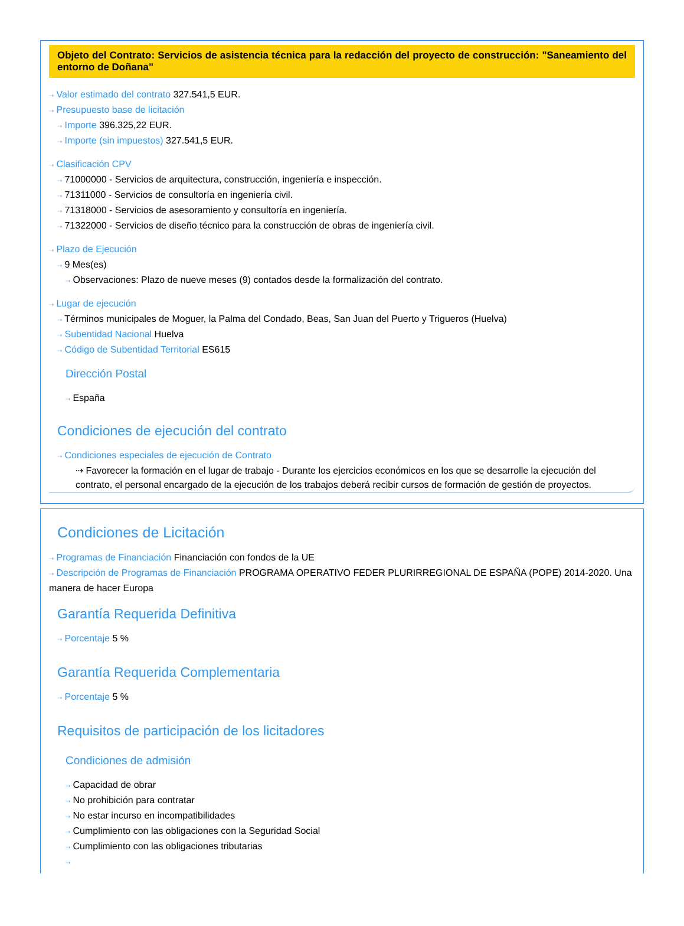Objeto del Contrato: Servicios de asistencia técnica para la redacción del proyecto de construcción: "Saneamiento del entorno de Doñana"
⇢ Valor estimado del contrato 327.541,5 EUR.
⇢ Presupuesto base de licitación
⇢ Importe 396.325,22 EUR.
⇢ Importe (sin impuestos) 327.541,5 EUR.
⇢ Clasificación CPV
⇢ 71000000 - Servicios de arquitectura, construcción, ingeniería e inspección.
⇢ 71311000 - Servicios de consultoría en ingeniería civil.
⇢ 71318000 - Servicios de asesoramiento y consultoría en ingeniería.
⇢ 71322000 - Servicios de diseño técnico para la construcción de obras de ingeniería civil.
⇢ Plazo de Ejecución
⇢ 9 Mes(es)
⇢ Observaciones: Plazo de nueve meses (9) contados desde la formalización del contrato.
⇢ Lugar de ejecución
⇢ Términos municipales de Moguer, la Palma del Condado, Beas, San Juan del Puerto y Trigueros (Huelva)
⇢ Subentidad Nacional Huelva
⇢ Código de Subentidad Territorial ES615
Dirección Postal
⇢ España
Condiciones de ejecución del contrato
⇢ Condiciones especiales de ejecución de Contrato
⇢ Favorecer la formación en el lugar de trabajo - Durante los ejercicios económicos en los que se desarrolle la ejecución del contrato, el personal encargado de la ejecución de los trabajos deberá recibir cursos de formación de gestión de proyectos.
Condiciones de Licitación
⇢ Programas de Financiación Financiación con fondos de la UE
⇢ Descripción de Programas de Financiación PROGRAMA OPERATIVO FEDER PLURIRREGIONAL DE ESPAÑA (POPE) 2014-2020. Una manera de hacer Europa
Garantía Requerida Definitiva
⇢ Porcentaje 5 %
Garantía Requerida Complementaria
⇢ Porcentaje 5 %
Requisitos de participación de los licitadores
Condiciones de admisión
⇢ Capacidad de obrar
⇢ No prohibición para contratar
⇢ No estar incurso en incompatibilidades
⇢ Cumplimiento con las obligaciones con la Seguridad Social
⇢ Cumplimiento con las obligaciones tributarias
⇢